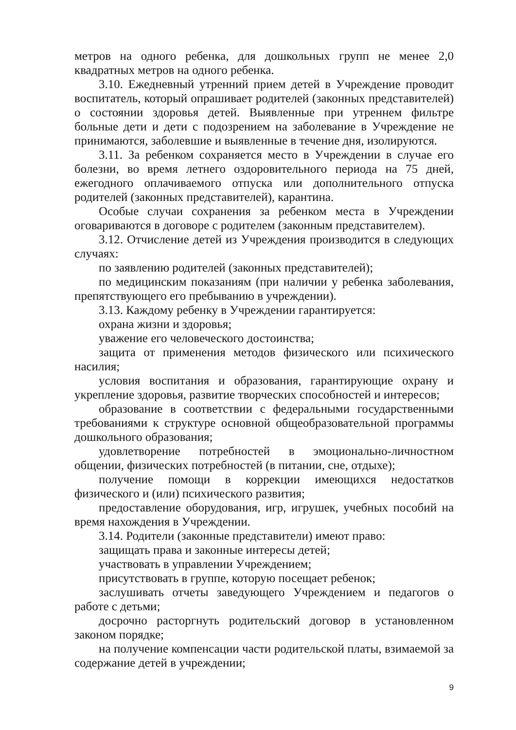метров на одного ребенка, для дошкольных групп не менее 2,0 квадратных метров на одного ребенка.
3.10. Ежедневный утренний прием детей в Учреждение проводит воспитатель, который опрашивает родителей (законных представителей) о состоянии здоровья детей. Выявленные при утреннем фильтре больные дети и дети с подозрением на заболевание в Учреждение не принимаются, заболевшие и выявленные в течение дня, изолируются.
3.11. За ребенком сохраняется место в Учреждении в случае его болезни, во время летнего оздоровительного периода на 75 дней, ежегодного оплачиваемого отпуска или дополнительного отпуска родителей (законных представителей), карантина.
Особые случаи сохранения за ребенком места в Учреждении оговариваются в договоре с родителем (законным представителем).
3.12. Отчисление детей из Учреждения производится в следующих случаях:
по заявлению родителей (законных представителей);
по медицинским показаниям (при наличии у ребенка заболевания, препятствующего его пребыванию в учреждении).
3.13. Каждому ребенку в Учреждении гарантируется:
охрана жизни и здоровья;
уважение его человеческого достоинства;
защита от применения методов физического или психического насилия;
условия воспитания и образования, гарантирующие охрану и укрепление здоровья, развитие творческих способностей и интересов;
образование в соответствии с федеральными государственными требованиями к структуре основной общеобразовательной программы дошкольного образования;
удовлетворение потребностей в эмоционально-личностном общении, физических потребностей (в питании, сне, отдыхе);
получение помощи в коррекции имеющихся недостатков физического и (или) психического развития;
предоставление оборудования, игр, игрушек, учебных пособий на время нахождения в Учреждении.
3.14. Родители (законные представители) имеют право:
защищать права и законные интересы детей;
участвовать в управлении Учреждением;
присутствовать в группе, которую посещает ребенок;
заслушивать отчеты заведующего Учреждением и педагогов о работе с детьми;
досрочно расторгнуть родительский договор в установленном законом порядке;
на получение компенсации части родительской платы, взимаемой за содержание детей в учреждении;
9